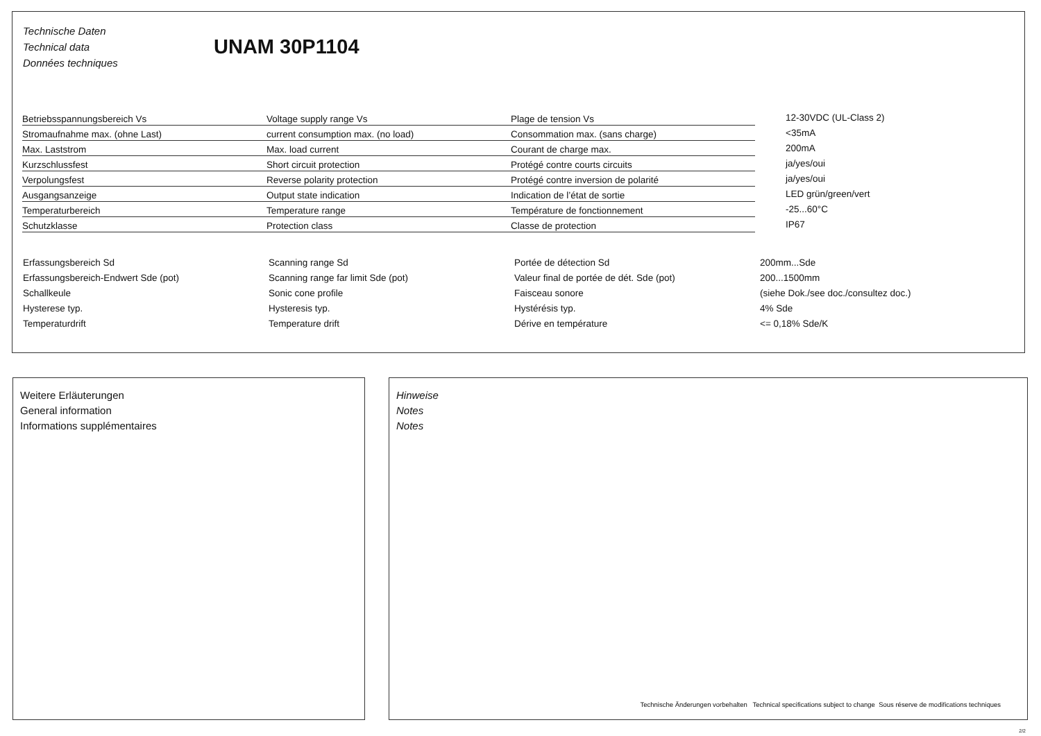Technische Daten
Technical data
Données techniques
UNAM 30P1104
| Betriebsspannungsbereich Vs | Voltage supply range Vs | Plage de tension Vs | 12-30VDC (UL-Class 2) |
| Stromaufnahme max. (ohne Last) | current consumption max. (no load) | Consommation max. (sans charge) | <35mA |
| Max. Laststrom | Max. load current | Courant de charge max. | 200mA |
| Kurzschlussfest | Short circuit protection | Protégé contre courts circuits | ja/yes/oui |
| Verpolungsfest | Reverse polarity protection | Protégé contre inversion de polarité | ja/yes/oui |
| Ausgangsanzeige | Output state indication | Indication de l’état de sortie | LED grün/green/vert |
| Temperaturbereich | Temperature range | Température de fonctionnement | -25...60°C |
| Schutzklasse | Protection class | Classe de protection | IP67 |
| Erfassungsbereich Sd | Scanning range Sd | Portée de détection Sd | 200mm...Sde |
| Erfassungsbereich-Endwert Sde (pot) | Scanning range far limit Sde (pot) | Valeur final de portée de dét. Sde (pot) | 200...1500mm |
| Schallkeule | Sonic cone profile | Faisceau sonore | (siehe Dok./see doc./consultez doc.) |
| Hysterese typ. | Hysteresis typ. | Hystérésis typ. | 4% Sde |
| Temperaturdrift | Temperature drift | Dérive en température | <= 0,18% Sde/K |
Weitere Erläuterungen
General information
Informations supplémentaires
Hinweise
Notes
Notes
Technische Änderungen vorbehalten Technical specifications subject to change Sous réserve de modifications techniques
2/2